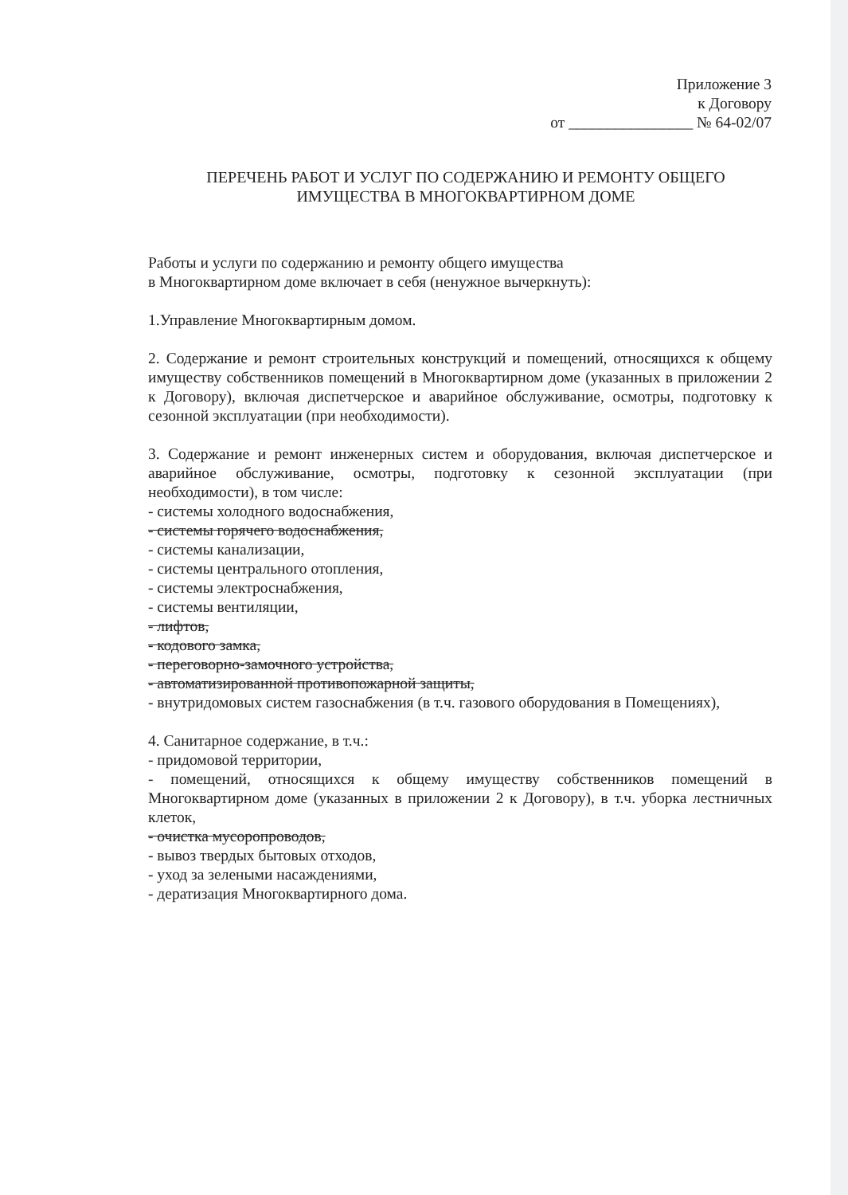Приложение 3
к Договору
от ________________ № 64-02/07
ПЕРЕЧЕНЬ РАБОТ И УСЛУГ ПО СОДЕРЖАНИЮ И РЕМОНТУ ОБЩЕГО
ИМУЩЕСТВА В МНОГОКВАРТИРНОМ ДОМЕ
Работы и услуги по содержанию и ремонту общего имущества
в Многоквартирном доме включает в себя (ненужное вычеркнуть):
1.Управление Многоквартирным домом.
2. Содержание и ремонт строительных конструкций и помещений, относящихся к общему имуществу собственников помещений в Многоквартирном доме (указанных в приложении 2 к Договору), включая диспетчерское и аварийное обслуживание, осмотры, подготовку к сезонной эксплуатации (при необходимости).
3. Содержание и ремонт инженерных систем и оборудования, включая диспетчерское и аварийное обслуживание, осмотры, подготовку к сезонной эксплуатации (при необходимости), в том числе:
- системы холодного водоснабжения,
- системы горячего водоснабжения,
- системы канализации,
- системы центрального отопления,
- системы электроснабжения,
- системы вентиляции,
- лифтов,
- кодового замка,
- переговорно-замочного устройства,
- автоматизированной противопожарной защиты,
- внутридомовых систем газоснабжения (в т.ч. газового оборудования в Помещениях),
4. Санитарное содержание, в т.ч.:
- придомовой территории,
- помещений, относящихся к общему имуществу собственников помещений в Многоквартирном доме (указанных в приложении 2 к Договору), в т.ч. уборка лестничных клеток,
- очистка мусоропроводов,
- вывоз твердых бытовых отходов,
- уход за зелеными насаждениями,
- дератизация Многоквартирного дома.